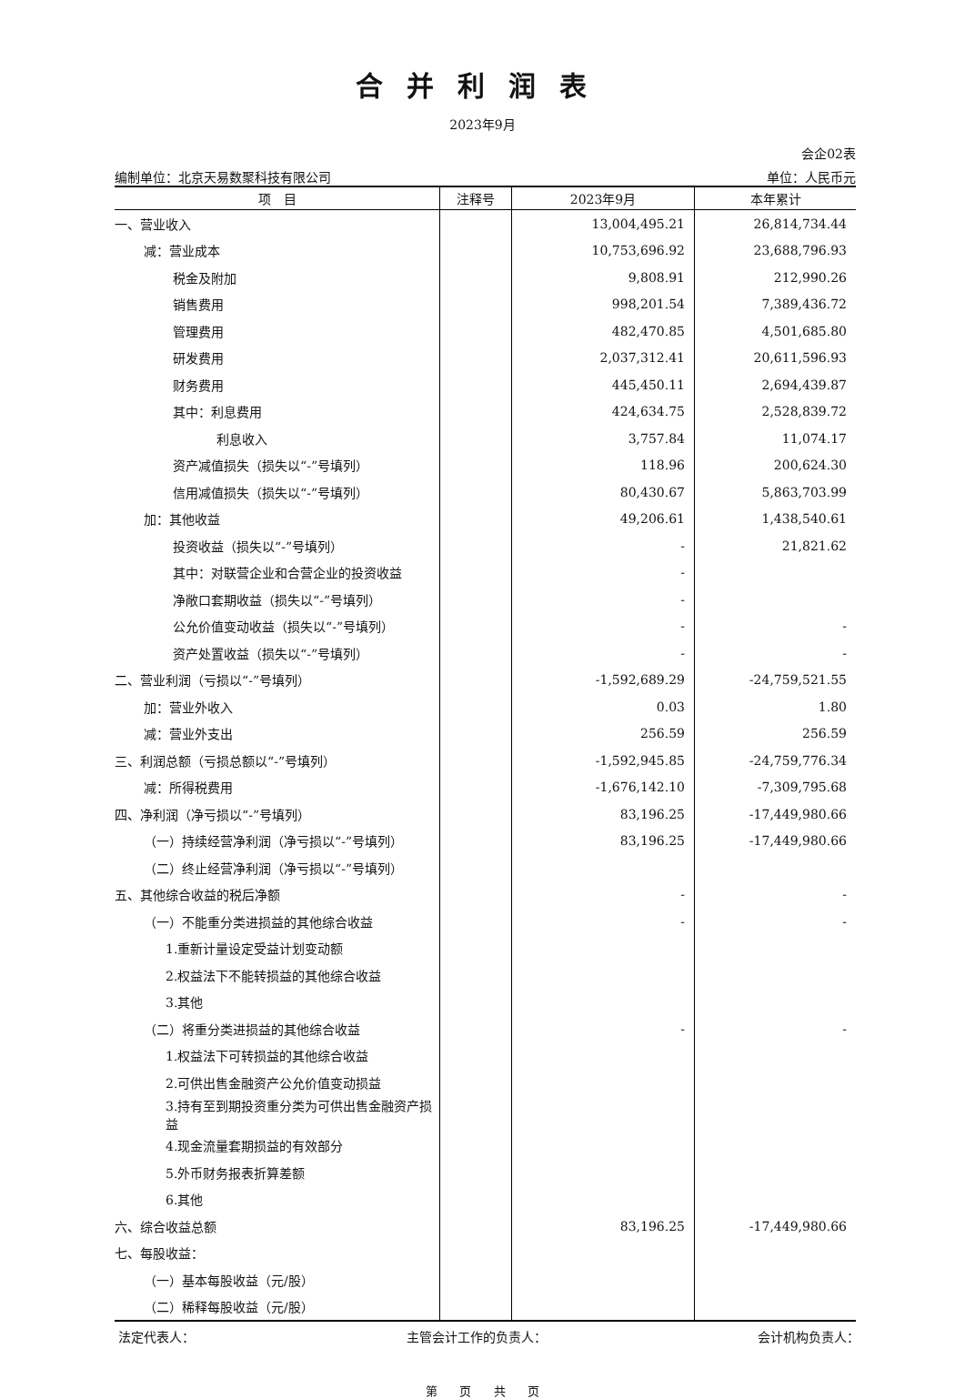合并利润表
2023年9月
会企02表
编制单位：北京天易数聚科技有限公司 单位：人民币元
| 项 目 | 注释号 | 2023年9月 | 本年累计 |
| --- | --- | --- | --- |
| 一、营业收入 | | 13,004,495.21 | 26,814,734.44 |
| 减：营业成本 | | 10,753,696.92 | 23,688,796.93 |
| 税金及附加 | | 9,808.91 | 212,990.26 |
| 销售费用 | | 998,201.54 | 7,389,436.72 |
| 管理费用 | | 482,470.85 | 4,501,685.80 |
| 研发费用 | | 2,037,312.41 | 20,611,596.93 |
| 财务费用 | | 445,450.11 | 2,694,439.87 |
| 其中：利息费用 | | 424,634.75 | 2,528,839.72 |
| 利息收入 | | 3,757.84 | 11,074.17 |
| 资产减值损失（损失以“-”号填列） | | 118.96 | 200,624.30 |
| 信用减值损失（损失以“-”号填列） | | 80,430.67 | 5,863,703.99 |
| 加：其他收益 | | 49,206.61 | 1,438,540.61 |
| 投资收益（损失以“-”号填列） | | - | 21,821.62 |
| 其中：对联营企业和合营企业的投资收益 | | - | |
| 净敞口套期收益（损失以“-”号填列） | | - | |
| 公允价值变动收益（损失以“-”号填列） | | - | - |
| 资产处置收益（损失以“-”号填列） | | - | - |
| 二、营业利润（亏损以“-”号填列） | | -1,592,689.29 | -24,759,521.55 |
| 加：营业外收入 | | 0.03 | 1.80 |
| 减：营业外支出 | | 256.59 | 256.59 |
| 三、利润总额（亏损总额以“-”号填列） | | -1,592,945.85 | -24,759,776.34 |
| 减：所得税费用 | | -1,676,142.10 | -7,309,795.68 |
| 四、净利润（净亏损以“-”号填列） | | 83,196.25 | -17,449,980.66 |
| （一）持续经营净利润（净亏损以“-”号填列） | | 83,196.25 | -17,449,980.66 |
| （二）终止经营净利润（净亏损以“-”号填列） | | | |
| 五、其他综合收益的税后净额 | | - | - |
| （一）不能重分类进损益的其他综合收益 | | - | - |
| 1.重新计量设定受益计划变动额 | | | |
| 2.权益法下不能转损益的其他综合收益 | | | |
| 3.其他 | | | |
| （二）将重分类进损益的其他综合收益 | | - | - |
| 1.权益法下可转损益的其他综合收益 | | | |
| 2.可供出售金融资产公允价值变动损益 | | | |
| 3.持有至到期投资重分类为可供出售金融资产损益 | | | |
| 4.现金流量套期损益的有效部分 | | | |
| 5.外币财务报表折算差额 | | | |
| 6.其他 | | | |
| 六、综合收益总额 | | 83,196.25 | -17,449,980.66 |
| 七、每股收益： | | | |
| （一）基本每股收益（元/股） | | | |
| （二）稀释每股收益（元/股） | | | |
法定代表人： 主管会计工作的负责人： 会计机构负责人：
第 页 共 页